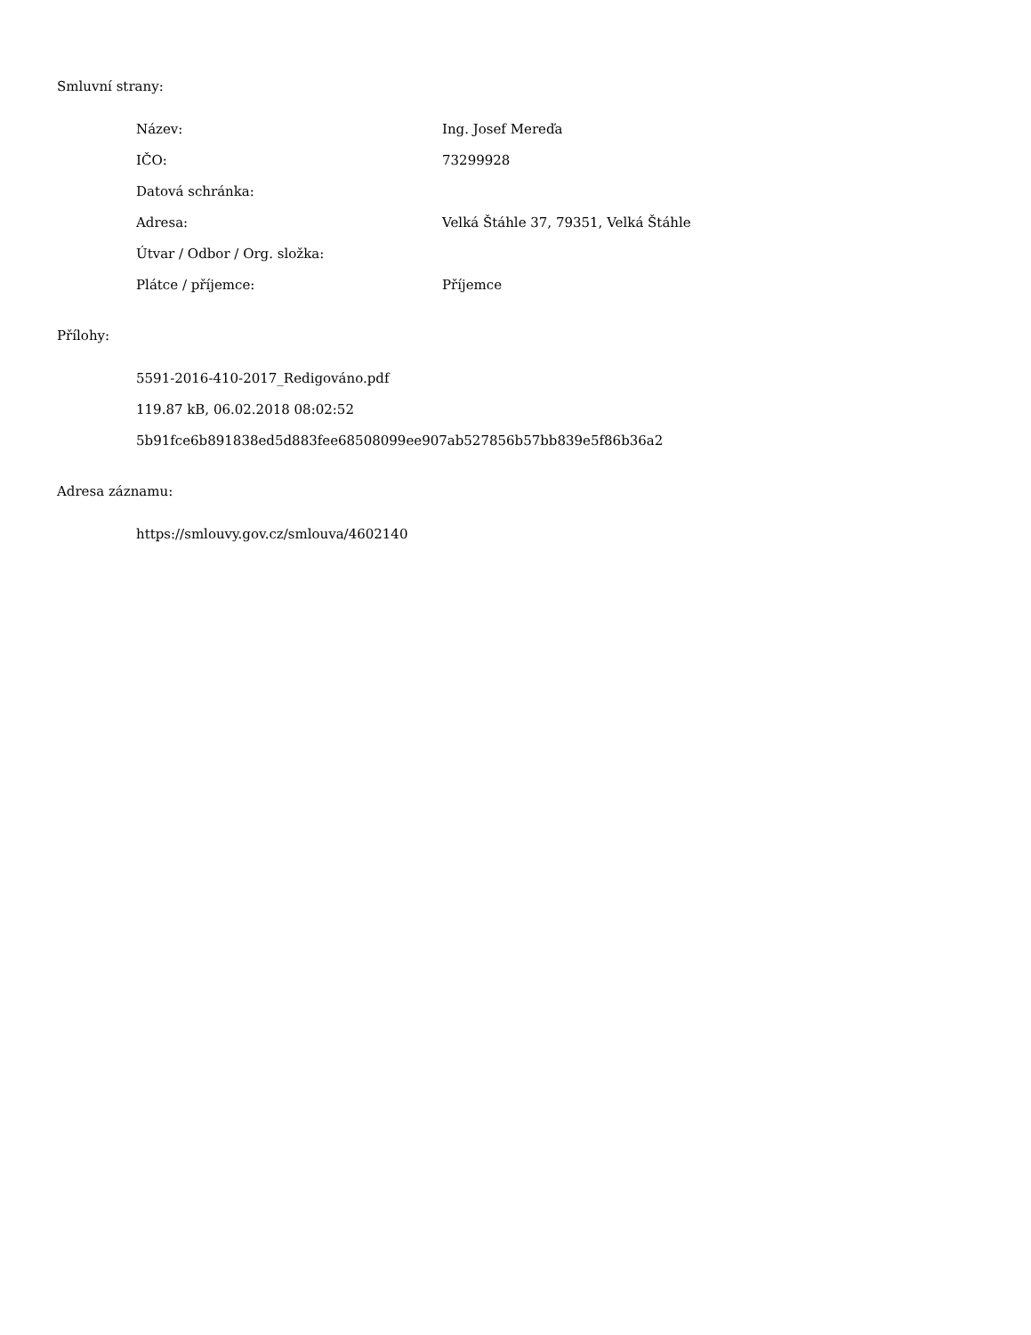Smluvní strany:
| Název: | Ing. Josef Mereďa |
| IČO: | 73299928 |
| Datová schránka: | |
| Adresa: | Velká Štáhle 37, 79351, Velká Štáhle |
| Útvar / Odbor / Org. složka: | |
| Plátce / příjemce: | Příjemce |
Přílohy:
5591-2016-410-2017_Redigováno.pdf
119.87 kB, 06.02.2018 08:02:52
5b91fce6b891838ed5d883fee68508099ee907ab527856b57bb839e5f86b36a2
Adresa záznamu:
https://smlouvy.gov.cz/smlouva/4602140